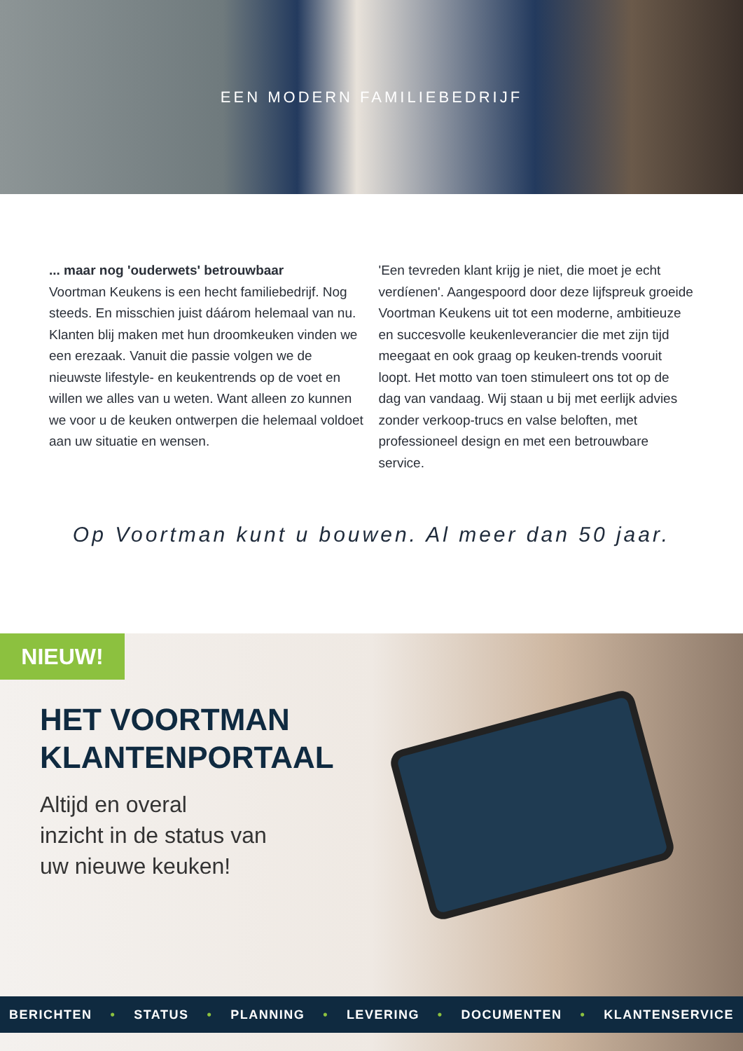EEN MODERN FAMILIEBEDRIJF
... maar nog 'ouderwets' betrouwbaar
Voortman Keukens is een hecht familiebedrijf. Nog steeds. En misschien juist dáárom helemaal van nu. Klanten blij maken met hun droomkeuken vinden we een erezaak. Vanuit die passie volgen we de nieuwste lifestyle- en keukentrends op de voet en willen we alles van u weten. Want alleen zo kunnen we voor u de keuken ontwerpen die helemaal voldoet aan uw situatie en wensen.
'Een tevreden klant krijg je niet, die moet je echt verdíenen'. Aangespoord door deze lijfspreuk groeide Voortman Keukens uit tot een moderne, ambitieuze en succesvolle keukenleverancier die met zijn tijd meegaat en ook graag op keuken-trends vooruit loopt. Het motto van toen stimuleert ons tot op de dag van vandaag. Wij staan u bij met eerlijk advies zonder verkoop-trucs en valse beloften, met professioneel design en met een betrouwbare service.
Op Voortman kunt u bouwen. Al meer dan 50 jaar.
NIEUW!
HET VOORTMAN
KLANTENPORTAAL
Altijd en overal
inzicht in de status van
uw nieuwe keuken!
BERICHTEN • STATUS • PLANNING • LEVERING • DOCUMENTEN • KLANTENSERVICE